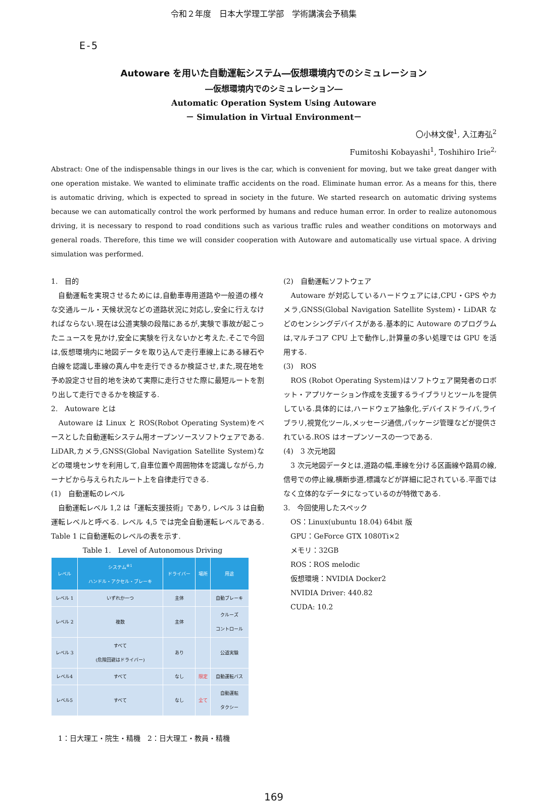令和２年度　日本大学理工学部　学術講演会予稿集
E-5
Autoware を用いた自動運転システム―仮想環境内でのシミュレーション
―仮想環境内でのシミュレーション―
Automatic Operation System Using Autoware
－ Simulation in Virtual Environment－
〇小林文俊<sup>1</sup>, 入江寿弘<sup>2</sup>
Fumitoshi Kobayashi<sup>1</sup>, Toshihiro Irie<sup>2,</sup>
Abstract: One of the indispensable things in our lives is the car, which is convenient for moving, but we take great danger with one operation mistake. We wanted to eliminate traffic accidents on the road. Eliminate human error. As a means for this, there is automatic driving, which is expected to spread in society in the future. We started research on automatic driving systems because we can automatically control the work performed by humans and reduce human error. In order to realize autonomous driving, it is necessary to respond to road conditions such as various traffic rules and weather conditions on motorways and general roads. Therefore, this time we will consider cooperation with Autoware and automatically use virtual space. A driving simulation was performed.
1.　目的
　自動運転を実現させるためには,自動車専用道路や一般道の様々な交通ルール・天候状況などの道路状況に対応し,安全に行えなければならない.現在は公道実験の段階にあるが,実験で事故が起こったニュースを見かけ,安全に実験を行えないかと考えた.そこで今回は,仮想環境内に地図データを取り込んで走行車線上にある縁石や白線を認識し車線の真ん中を走行できるか検証させ,また,現在地を予め設定させ目的地を決めて実際に走行させた際に最短ルートを割り出して走行できるかを検証する.
2.　Autoware とは
　Autoware は Linux と ROS(Robot Operating System)をベースとした自動運転システム用オープンソースソフトウェアである. LiDAR,カメラ,GNSS(Global Navigation Satellite System)などの環境センサを利用して,自車位置や周囲物体を認識しながら,カーナビから与えられたルート上を自律走行できる.
(1)　自動運転のレベル
　自動運転レベル 1,2 は「運転支援技術」であり, レベル 3 は自動運転レベルと呼べる. レベル 4,5 では完全自動運転レベルである. Table 1 に自動運転のレベルの表を示す.
Table 1.　Level of Autonomous Driving
| レベル | システム<sup>※1</sup> ハンドル・アクセル・ブレーキ | ドライバー | 場所 | 用途 |
| --- | --- | --- | --- | --- |
| レベル 1 | いずれか一つ | 主体 | | 自動ブレーキ |
| レベル 2 | 複数 | 主体 | | クルーズ コントロール |
| レベル 3 | すべて (危険回避はドライバー) | あり | | 公道実験 |
| レベル4 | すべて | なし | 限定 | 自動運転バス |
| レベル5 | すべて | なし | 全て | 自動運転 タクシー |
　1：日大理工・院生・精機　2：日大理工・教員・精機
(2)　自動運転ソフトウェア
　Autoware が対応しているハードウェアには,CPU・GPS やカメラ,GNSS(Global Navigation Satellite System)・LiDAR などのセンシングデバイスがある.基本的に Autoware のプログラムは,マルチコア CPU 上で動作し,計算量の多い処理では GPU を活用する.
(3)　ROS
　ROS (Robot Operating System)はソフトウェア開発者のロボット・アプリケーション作成を支援するライブラリとツールを提供している.具体的には,ハードウェア抽象化,デバイスドライバ,ライブラリ,視覚化ツール,メッセージ通信,パッケージ管理などが提供されている.ROS はオープンソースの一つである.
(4)　3 次元地図
　3 次元地図データとは,道路の幅,車線を分ける区画線や路肩の線,信号での停止線,横断歩道,標識などが詳細に記されている.平面ではなく立体的なデータになっているのが特徴である.
3.　今回使用したスペック
　OS：Linux(ubuntu 18.04) 64bit 版
　GPU：GeForce GTX 1080Ti×2
　メモリ：32GB
　ROS：ROS melodic
　仮想環境：NVIDIA Docker2
　NVIDIA Driver: 440.82
　CUDA: 10.2
169